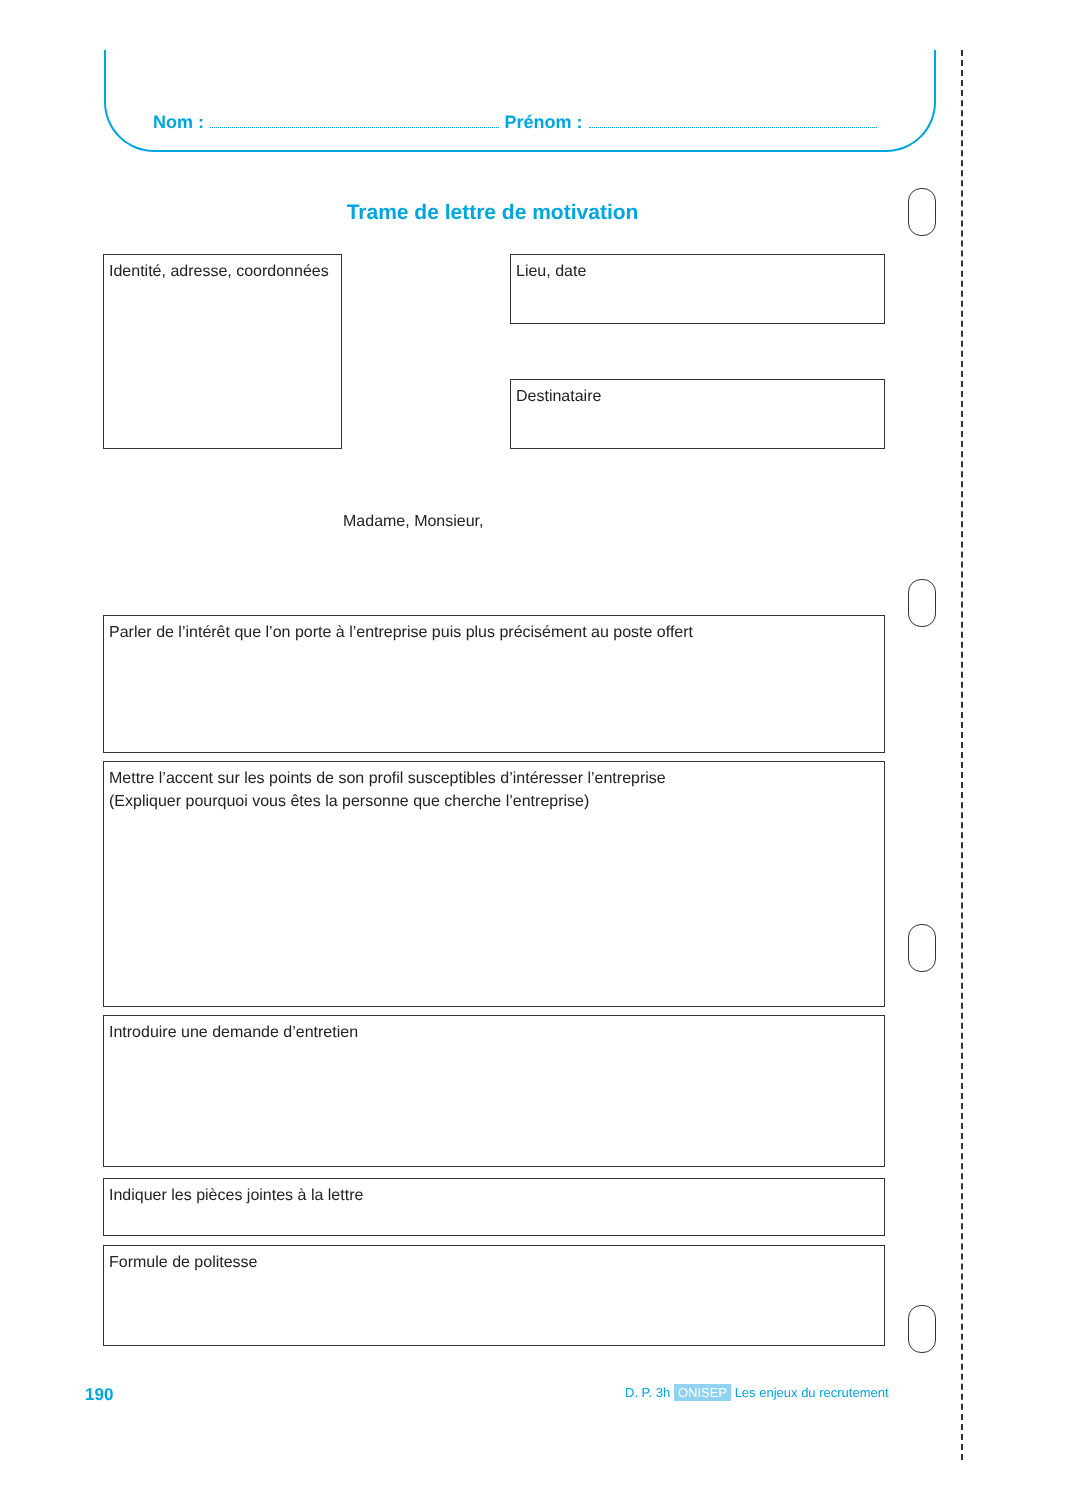Nom : Prénom :
Trame de lettre de motivation
Identité, adresse, coordonnées
Lieu, date
Destinataire
Madame, Monsieur,
Parler de l’intérêt que l’on porte à l’entreprise puis plus précisément au poste offert
Mettre l’accent sur les points de son profil susceptibles d’intéresser l’entreprise
(Expliquer pourquoi vous êtes la personne que cherche l’entreprise)
Introduire une demande d’entretien
Indiquer les pièces jointes à la lettre
Formule de politesse
190
D. P. 3h ONISEP Les enjeux du recrutement